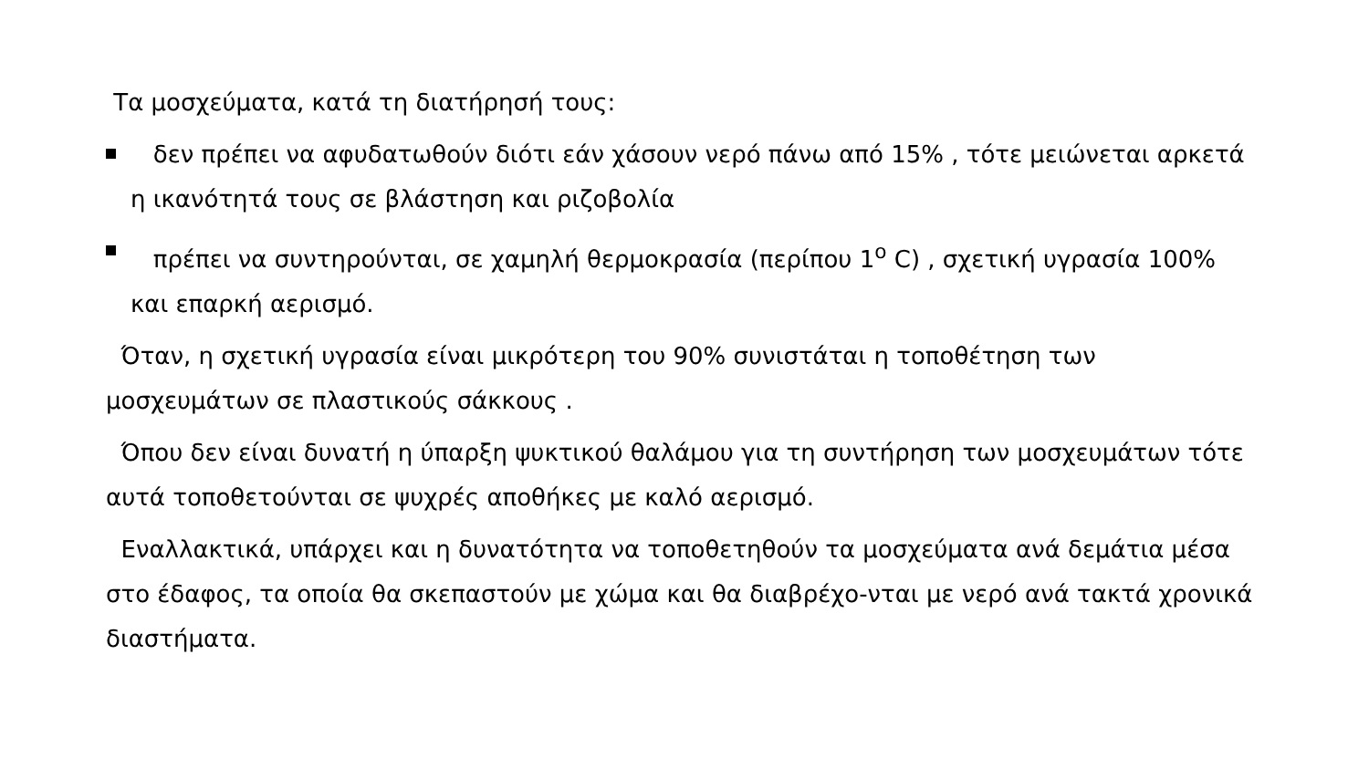Τα μοσχεύματα, κατά τη διατήρησή τους:
δεν πρέπει να αφυδατωθούν διότι εάν χάσουν νερό πάνω από 15% , τότε μειώνεται αρκετά η ικανότητά τους σε βλάστηση και ριζοβολία
πρέπει να συντηρούνται, σε χαμηλή θερμοκρασία (περίπου 1<sup>ο</sup> C) , σχετική υγρασία 100% και επαρκή αερισμό.
Όταν, η σχετική υγρασία είναι μικρότερη του 90% συνιστάται η τοποθέτηση των μοσχευμάτων σε πλαστικούς σάκκους .
Όπου δεν είναι δυνατή η ύπαρξη ψυκτικού θαλάμου για τη συντήρηση των μοσχευμάτων τότε αυτά τοποθετούνται σε ψυχρές αποθήκες με καλό αερισμό.
Εναλλακτικά, υπάρχει και η δυνατότητα να τοποθετηθούν τα μοσχεύματα ανά δεμάτια μέσα στο έδαφος, τα οποία θα σκεπαστούν με χώμα και θα διαβρέχο-νται με νερό ανά τακτά χρονικά διαστήματα.